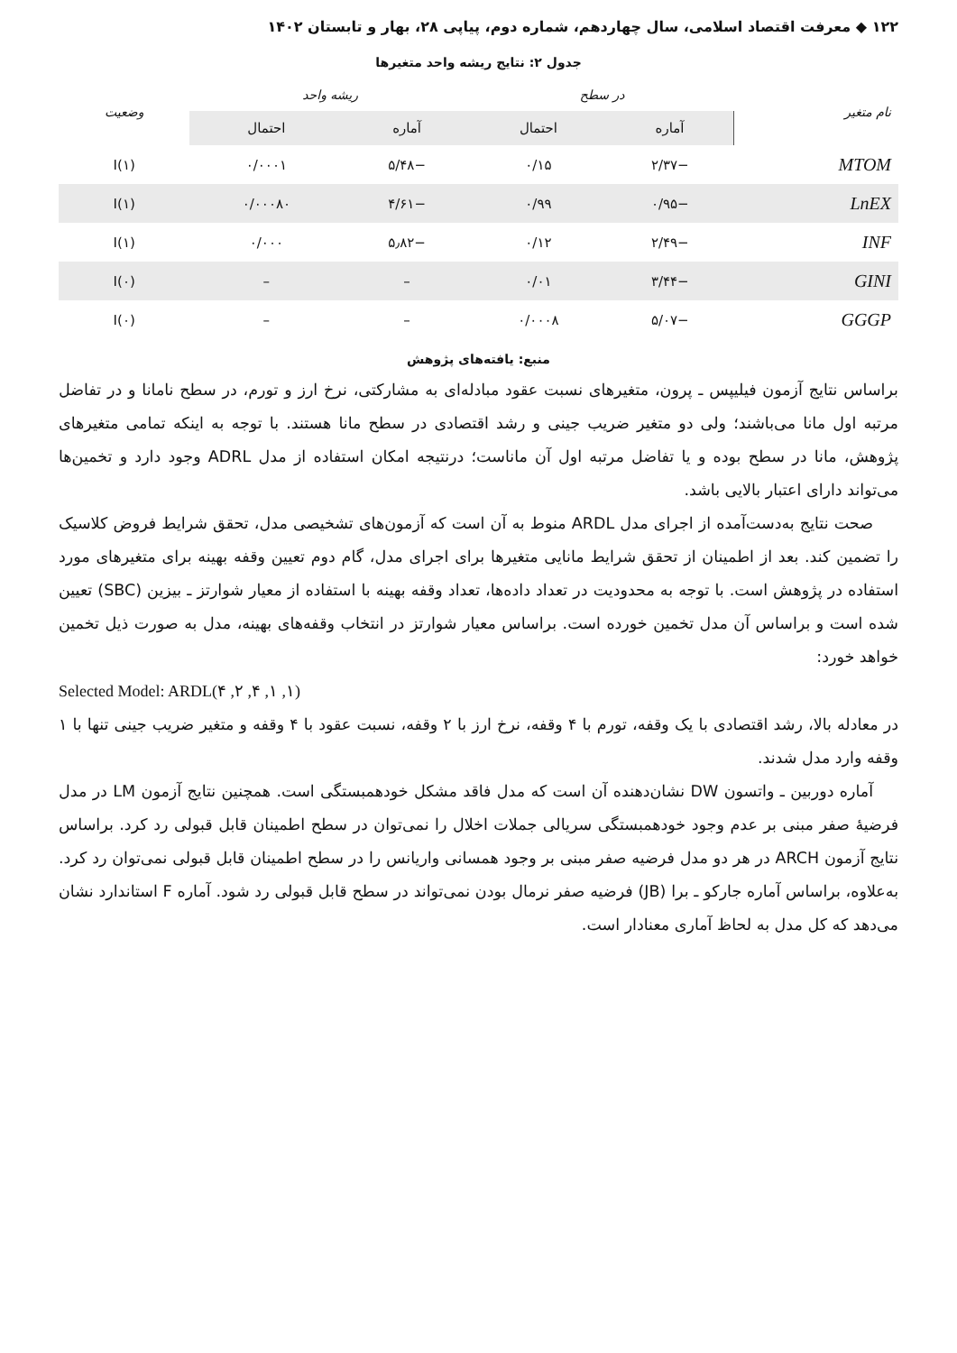۱۲۲ ◆ معرفت اقتصاد اسلامی، سال چهاردهم، شماره دوم، پیاپی ۲۸، بهار و تابستان ۱۴۰۲
جدول ۲: نتایج ریشه واحد متغیرها
| نام متغیر | در سطح | | ریشه واحد | | وضعیت |
| --- | --- | --- | --- | --- | --- |
| | آماره | احتمال | آماره | احتمال | |
| MTOM | −۲/۳۷ | ۰/۱۵ | −۵/۴۸ | ۰/۰۰۰۱ | I(۱) |
| LnEX | −۰/۹۵ | ۰/۹۹ | −۴/۶۱ | ۰/۰۰۰۸۰ | I(۱) |
| INF | −۲/۴۹ | ۰/۱۲ | −۵٫۸۲ | ۰/۰۰۰ | I(۱) |
| GINI | −۳/۴۴ | ۰/۰۱ | – | – | I(۰) |
| GGGP | −۵/۰۷ | ۰/۰۰۰۸ | – | – | I(۰) |
منبع: یافته‌های پژوهش
براساس نتایج آزمون فیلیپس ـ پرون، متغیرهای نسبت عقود مبادله‌ای به مشارکتی، نرخ ارز و تورم، در سطح نامانا و در تفاضل مرتبه اول مانا می‌باشند؛ ولی دو متغیر ضریب جینی و رشد اقتصادی در سطح مانا هستند. با توجه به اینکه تمامی متغیرهای پژوهش، مانا در سطح بوده و یا تفاضل مرتبه اول آن ماناست؛ درنتیجه امکان استفاده از مدل ADRL وجود دارد و تخمین‌ها می‌تواند دارای اعتبار بالایی باشد.
صحت نتایج به‌دست‌آمده از اجرای مدل ARDL منوط به آن است که آزمون‌های تشخیصی مدل، تحقق شرایط فروض کلاسیک را تضمین کند. بعد از اطمینان از تحقق شرایط مانایی متغیرها برای اجرای مدل، گام دوم تعیین وقفه بهینه برای متغیرهای مورد استفاده در پژوهش است. با توجه به محدودیت در تعداد داده‌ها، تعداد وقفه بهینه با استفاده از معیار شوارتز ـ بیزین (SBC) تعیین شده است و براساس آن مدل تخمین خورده است. براساس معیار شوارتز در انتخاب وقفه‌های بهینه، مدل به صورت ذیل تخمین خواهد خورد:
Selected Model: ARDL(۴ ,۲ ,۴ ,۱ ,۱)
در معادله بالا، رشد اقتصادی با یک وقفه، تورم با ۴ وقفه، نرخ ارز با ۲ وقفه، نسبت عقود با ۴ وقفه و متغیر ضریب جینی تنها با ۱ وقفه وارد مدل شدند.
آماره دوربین ـ واتسون DW نشان‌دهنده آن است که مدل فاقد مشکل خودهمبستگی است. همچنین نتایج آزمون LM در مدل فرضیهٔ صفر مبنی بر عدم وجود خودهمبستگی سریالی جملات اخلال را نمی‌توان در سطح اطمینان قابل قبولی رد کرد. براساس نتایج آزمون ARCH در هر دو مدل فرضیه صفر مبنی بر وجود همسانی واریانس را در سطح اطمینان قابل قبولی نمی‌توان رد کرد. به‌علاوه، براساس آماره جارکو ـ برا (JB) فرضیه صفر نرمال بودن نمی‌تواند در سطح قابل قبولی رد شود. آماره F استاندارد نشان می‌دهد که کل مدل به لحاظ آماری معنادار است.